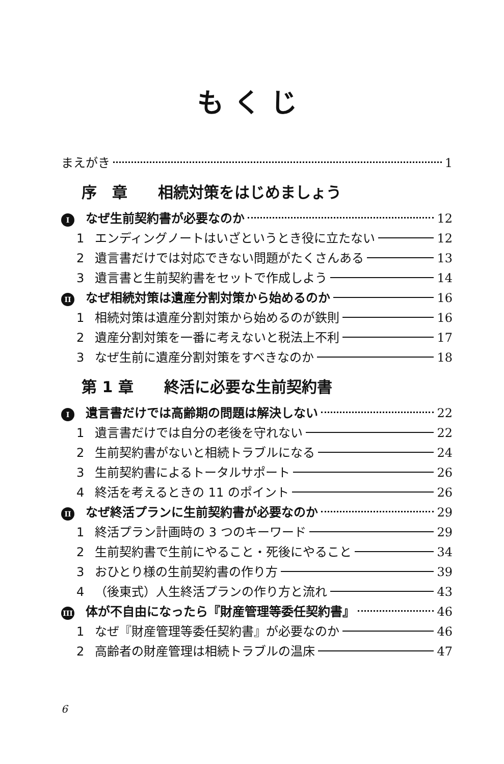もくじ
まえがき 1
序　章 相続対策をはじめましょう
Iなぜ生前契約書が必要なのか 12
1 エンディングノートはいざというとき役に立たない 12
2 遺言書だけでは対応できない問題がたくさんある 13
3 遺言書と生前契約書をセットで作成しよう 14
II なぜ相続対策は遺産分割対策から始めるのか 16
1 相続対策は遺産分割対策から始めるのが鉄則 16
2 遺産分割対策を一番に考えないと税法上不利 17
3 なぜ生前に遺産分割対策をすべきなのか 18
第 1 章 終活に必要な生前契約書
I遺言書だけでは高齢期の問題は解決しない 22
1 遺言書だけでは自分の老後を守れない 22
2 生前契約書がないと相続トラブルになる 24
3 生前契約書によるトータルサポート 26
4 終活を考えるときの 11 のポイント 26
II なぜ終活プランに生前契約書が必要なのか 29
1 終活プラン計画時の 3 つのキーワード 29
2 生前契約書で生前にやること・死後にやること 34
3 おひとり様の生前契約書の作り方 39
4 （後東式）人生終活プランの作り方と流れ 43
III 体が不自由になったら『財産管理等委任契約書』 46
1 なぜ『財産管理等委任契約書』が必要なのか 46
2 高齢者の財産管理は相続トラブルの温床 47
6